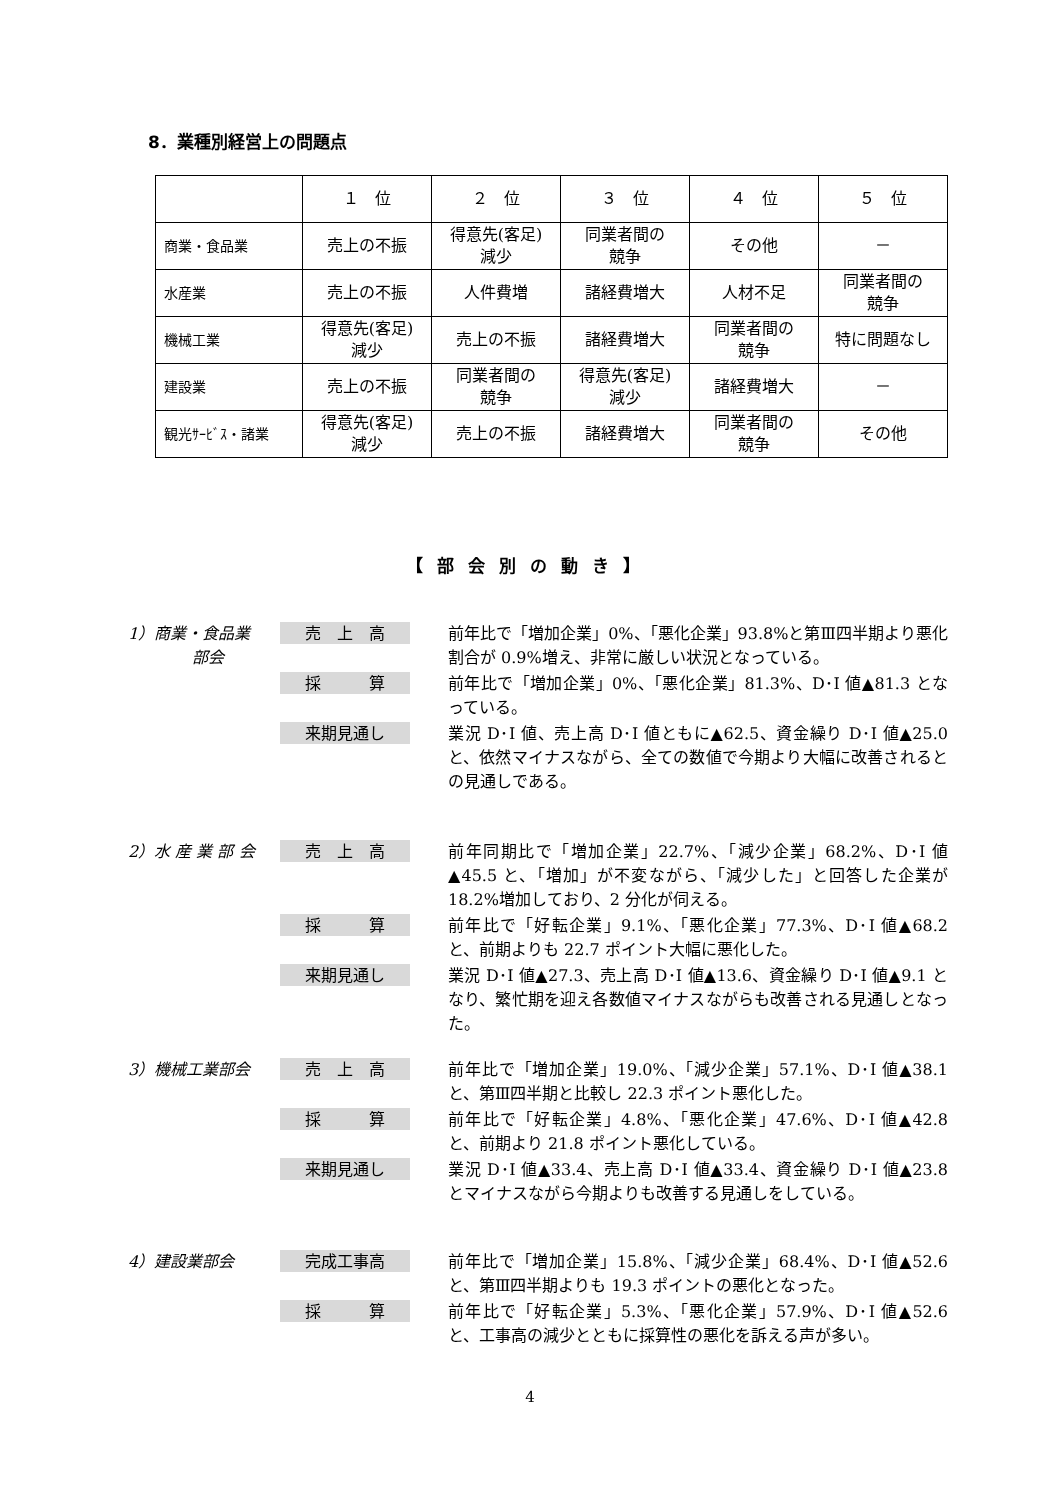8．業種別経営上の問題点
| | １ 位 | ２ 位 | ３ 位 | ４ 位 | ５ 位 |
| --- | --- | --- | --- | --- | --- |
| 商業・食品業 | 売上の不振 | 得意先(客足) 減少 | 同業者間の 競争 | その他 | － |
| 水産業 | 売上の不振 | 人件費増 | 諸経費増大 | 人材不足 | 同業者間の 競争 |
| 機械工業 | 得意先(客足) 減少 | 売上の不振 | 諸経費増大 | 同業者間の 競争 | 特に問題なし |
| 建設業 | 売上の不振 | 同業者間の 競争 | 得意先(客足) 減少 | 諸経費増大 | － |
| 観光ｻｰﾋﾞｽ・諸業 | 得意先(客足) 減少 | 売上の不振 | 諸経費増大 | 同業者間の 競争 | その他 |
【部会別の動き】
1）商業・食品業
　　　　部会
売　上　高
前年比で「増加企業」0%、「悪化企業」93.8%と第Ⅲ四半期より悪化割合が 0.9%増え、非常に厳しい状況となっている。
採　　　算
前年比で「増加企業」0%、「悪化企業」81.3%、D･I 値▲81.3 となっている。
来期見通し
業況 D･I 値、売上高 D･I 値ともに▲62.5、資金繰り D･I 値▲25.0 と、依然マイナスながら、全ての数値で今期より大幅に改善されるとの見通しである。
2）水 産 業 部 会
売　上　高
前年同期比で「増加企業」22.7%、「減少企業」68.2%、D･I 値▲45.5 と、「増加」が不変ながら、「減少した」と回答した企業が 18.2%増加しており、2 分化が伺える。
採　　　算
前年比で「好転企業」9.1%、「悪化企業」77.3%、D･I 値▲68.2 と、前期よりも 22.7 ポイント大幅に悪化した。
来期見通し
業況 D･I 値▲27.3、売上高 D･I 値▲13.6、資金繰り D･I 値▲9.1 となり、繁忙期を迎え各数値マイナスながらも改善される見通しとなった。
3）機械工業部会
売　上　高
前年比で「増加企業」19.0%、「減少企業」57.1%、D･I 値▲38.1 と、第Ⅲ四半期と比較し 22.3 ポイント悪化した。
採　　　算
前年比で「好転企業」4.8%、「悪化企業」47.6%、D･I 値▲42.8 と、前期より 21.8 ポイント悪化している。
来期見通し
業況 D･I 値▲33.4、売上高 D･I 値▲33.4、資金繰り D･I 値▲23.8 とマイナスながら今期よりも改善する見通しをしている。
4）建設業部会
完成工事高
前年比で「増加企業」15.8%、「減少企業」68.4%、D･I 値▲52.6 と、第Ⅲ四半期よりも 19.3 ポイントの悪化となった。
採　　　算
前年比で「好転企業」5.3%、「悪化企業」57.9%、D･I 値▲52.6 と、工事高の減少とともに採算性の悪化を訴える声が多い。
4